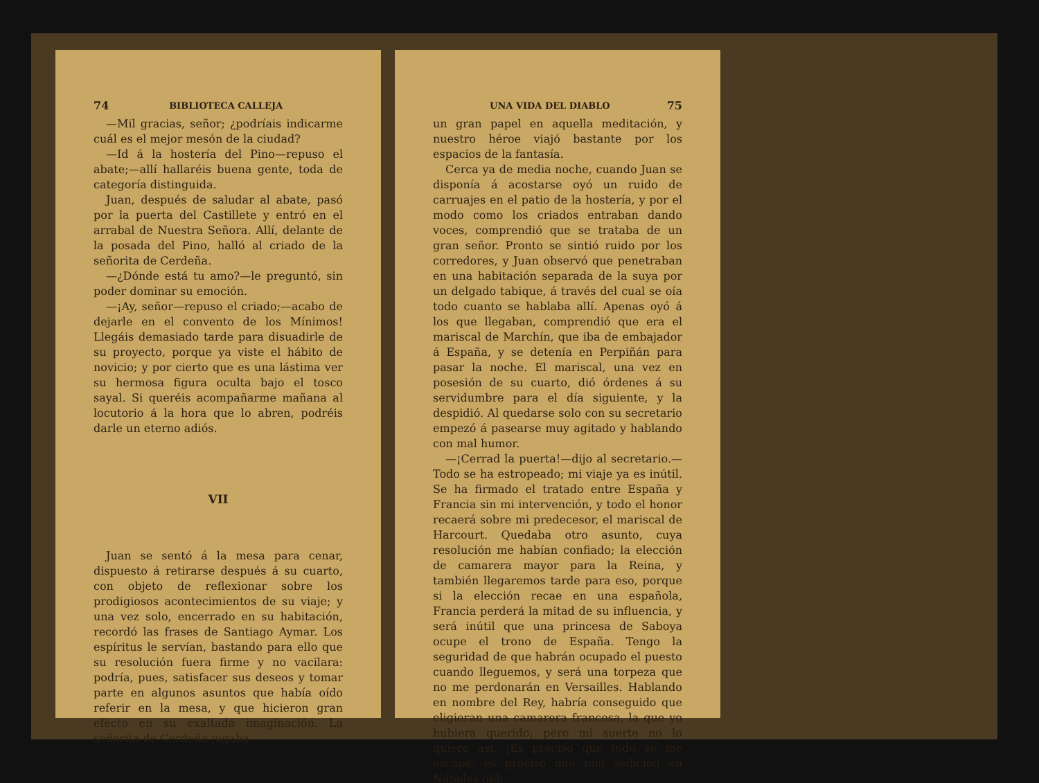74 BIBLIOTECA CALLEJA
—Mil gracias, señor; ¿podríais indicarme cuál es el mejor mesón de la ciudad?
—Id á la hostería del Pino—repuso el abate;—allí hallaréis buena gente, toda de categoría distinguida.
Juan, después de saludar al abate, pasó por la puerta del Castillete y entró en el arrabal de Nuestra Señora. Allí, delante de la posada del Pino, halló al criado de la señorita de Cerdeña.
—¿Dónde está tu amo?—le preguntó, sin poder dominar su emoción.
—¡Ay, señor—repuso el criado;—acabo de dejarle en el convento de los Mínimos! Llegáis demasiado tarde para disuadirle de su proyecto, porque ya viste el hábito de novicio; y por cierto que es una lástima ver su hermosa figura oculta bajo el tosco sayal. Si queréis acompañarme mañana al locutorio á la hora que lo abren, podréis darle un eterno adiós.
VII
Juan se sentó á la mesa para cenar, dispuesto á retirarse después á su cuarto, con objeto de reflexionar sobre los prodigiosos acontecimientos de su viaje; y una vez solo, encerrado en su habitación, recordó las frases de Santiago Aymar. Los espíritus le servían, bastando para ello que su resolución fuera firme y no vacilara: podría, pues, satisfacer sus deseos y tomar parte en algunos asuntos que había oído referir en la mesa, y que hicieron gran efecto en su exaltada imaginación. La señorita de Cerdeña jugaba
UNA VIDA DEL DIABLO 75
un gran papel en aquella meditación, y nuestro héroe viajó bastante por los espacios de la fantasía.
Cerca ya de media noche, cuando Juan se disponía á acostarse oyó un ruido de carruajes en el patio de la hostería, y por el modo como los criados entraban dando voces, comprendió que se trataba de un gran señor. Pronto se sintió ruido por los corredores, y Juan observó que penetraban en una habitación separada de la suya por un delgado tabique, á través del cual se oía todo cuanto se hablaba allí. Apenas oyó á los que llegaban, comprendió que era el mariscal de Marchín, que iba de embajador á España, y se detenía en Perpiñán para pasar la noche. El mariscal, una vez en posesión de su cuarto, dió órdenes á su servidumbre para el día siguiente, y la despidió. Al quedarse solo con su secretario empezó á pasearse muy agitado y hablando con mal humor.
—¡Cerrad la puerta!—dijo al secretario.—Todo se ha estropeado; mi viaje ya es inútil. Se ha firmado el tratado entre España y Francia sin mi intervención, y todo el honor recaerá sobre mi predecesor, el mariscal de Harcourt. Quedaba otro asunto, cuya resolución me habían confiado; la elección de camarera mayor para la Reina, y también llegaremos tarde para eso, porque si la elección recae en una española, Francia perderá la mitad de su influencia, y será inútil que una princesa de Saboya ocupe el trono de España. Tengo la seguridad de que habrán ocupado el puesto cuando lleguemos, y será una torpeza que no me perdonarán en Versailles. Hablando en nombre del Rey, habría conseguido que eligieran una camarera francesa, la que yo hubiera querido; pero mi suerte no lo quiere así. ¡Es preciso que todo se me escape; es preciso que una sedición en Nápoles obli-